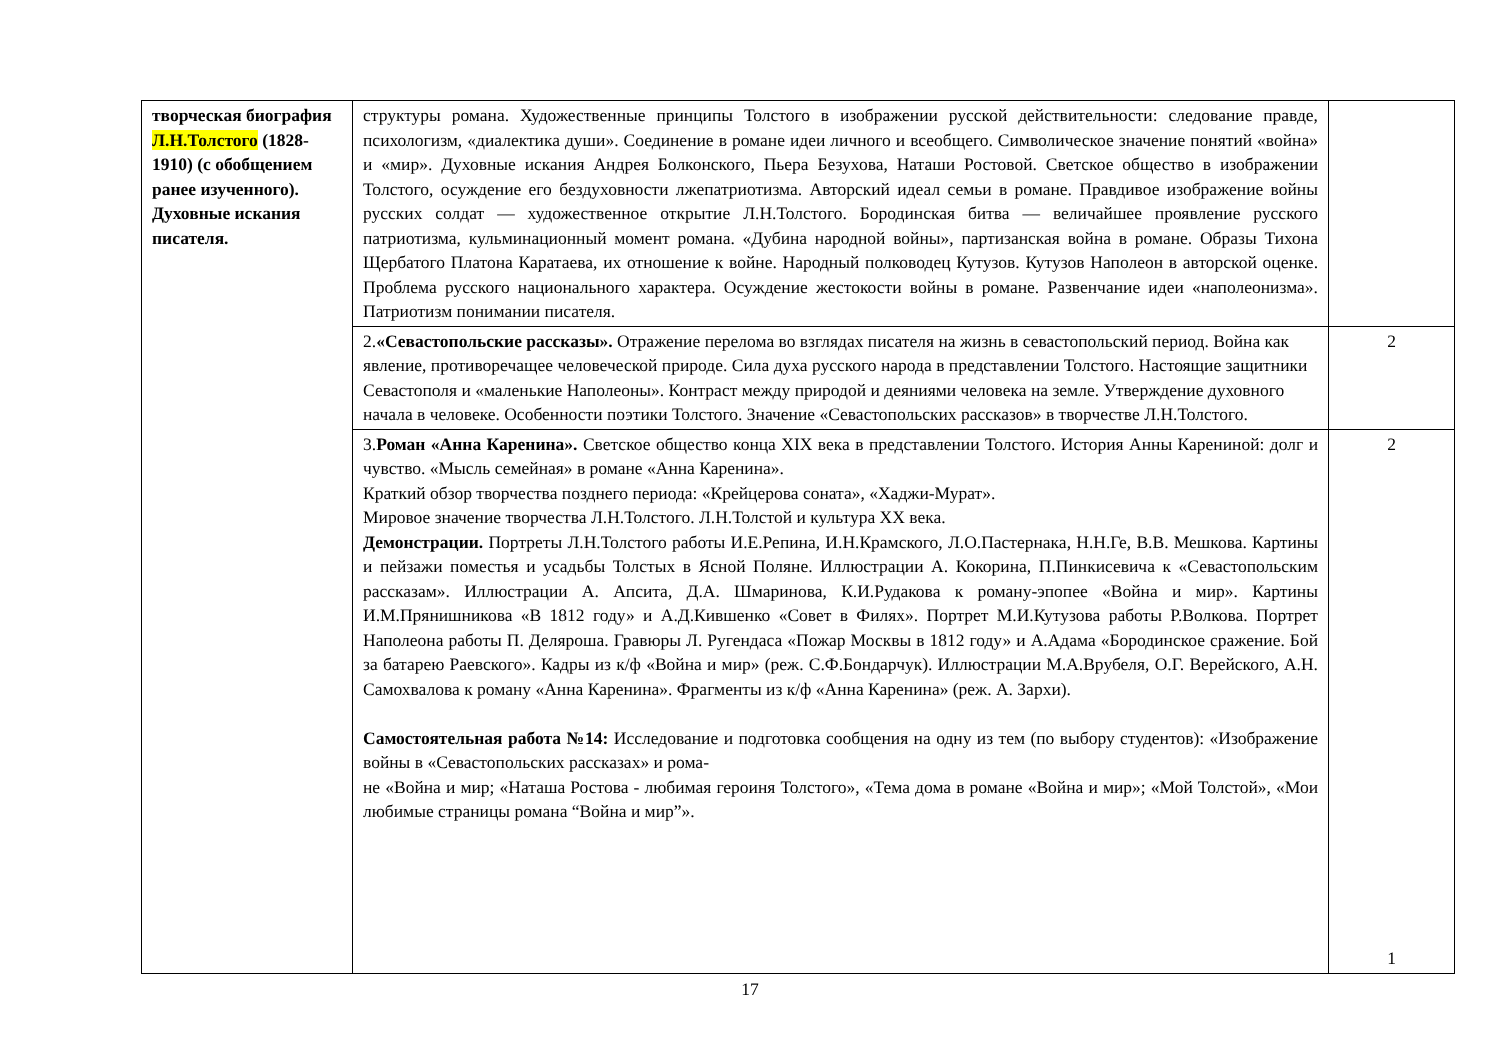| творческая биография Л.Н.Толстого (1828-1910) (с обобщением ранее изученного). Духовные искания писателя. | структуры романа. Художественные принципы Толстого в изображении русской действительности: следование правде, психологизм, «диалектика души». Соединение в романе идеи личного и всеобщего. Символическое значение понятий «война» и «мир». Духовные искания Андрея Болконского, Пьера Безухова, Наташи Ростовой. Светское общество в изображении Толстого, осуждение его бездуховности лжепатриотизма. Авторский идеал семьи в романе. Правдивое изображение войны русских солдат — художественное открытие Л.Н.Толстого. Бородинская битва — величайшее проявление русского патриотизма, кульминационный момент романа. «Дубина народной войны», партизанская война в романе. Образы Тихона Щербатого Платона Каратаева, их отношение к войне. Народный полководец Кутузов. Кутузов Наполеон в авторской оценке. Проблема русского национального характера. Осуждение жестокости войны в романе. Развенчание идеи «наполеонизма». Патриотизм понимании писателя. | |
| | 2. «Севастопольские рассказы». Отражение перелома во взглядах писателя на жизнь в севастопольский период. Война как явление, противоречащее человеческой природе. Сила духа русского народа в представлении Толстого. Настоящие защитники Севастополя и «маленькие Наполеоны». Контраст между природой и деяниями человека на земле. Утверждение духовного начала в человеке. Особенности поэтики Толстого. Значение «Севастопольских рассказов» в творчестве Л.Н.Толстого. | 2 |
| | 3. Роман «Анна Каренина». Светское общество конца XIX века в представлении Толстого. История Анны Карениной: долг и чувство. «Мысль семейная» в романе «Анна Каренина». Краткий обзор творчества позднего периода: «Крейцерова соната», «Хаджи-Мурат». Мировое значение творчества Л.Н.Толстого. Л.Н.Толстой и культура XX века. Демонстрации. Портреты Л.Н.Толстого работы И.Е.Репина, И.Н.Крамского, Л.О.Пастернака, Н.Н.Ге, В.В. Мешкова. Картины и пейзажи поместья и усадьбы Толстых в Ясной Поляне. Иллюстрации А. Кокорина, П.Пинкисевича к «Севастопольским рассказам». Иллюстрации А. Апсита, Д.А. Шмаринова, К.И.Рудакова к роману-эпопее «Война и мир». Картины И.М.Прянишникова «В 1812 году» и А.Д.Кившенко «Совет в Филях». Портрет М.И.Кутузова работы Р.Волкова. Портрет Наполеона работы П. Деляроша. Гравюры Л. Ругендаса «Пожар Москвы в 1812 году» и А.Адама «Бородинское сражение. Бой за батарею Раевского». Кадры из к/ф «Война и мир» (реж. С.Ф.Бондарчук). Иллюстрации М.А.Врубеля, О.Г. Верейского, А.Н. Самохвалова к роману «Анна Каренина». Фрагменты из к/ф «Анна Каренина» (реж. А. Зархи). Самостоятельная работа №14: Исследование и подготовка сообщения на одну из тем (по выбору студентов): «Изображение войны в «Севастопольских рассказах» и рома- не «Война и мир; «Наташа Ростова - любимая героиня Толстого», «Тема дома в романе «Война и мир»; «Мой Толстой», «Мои любимые страницы романа “Война и мир”». | 2 1 |
17